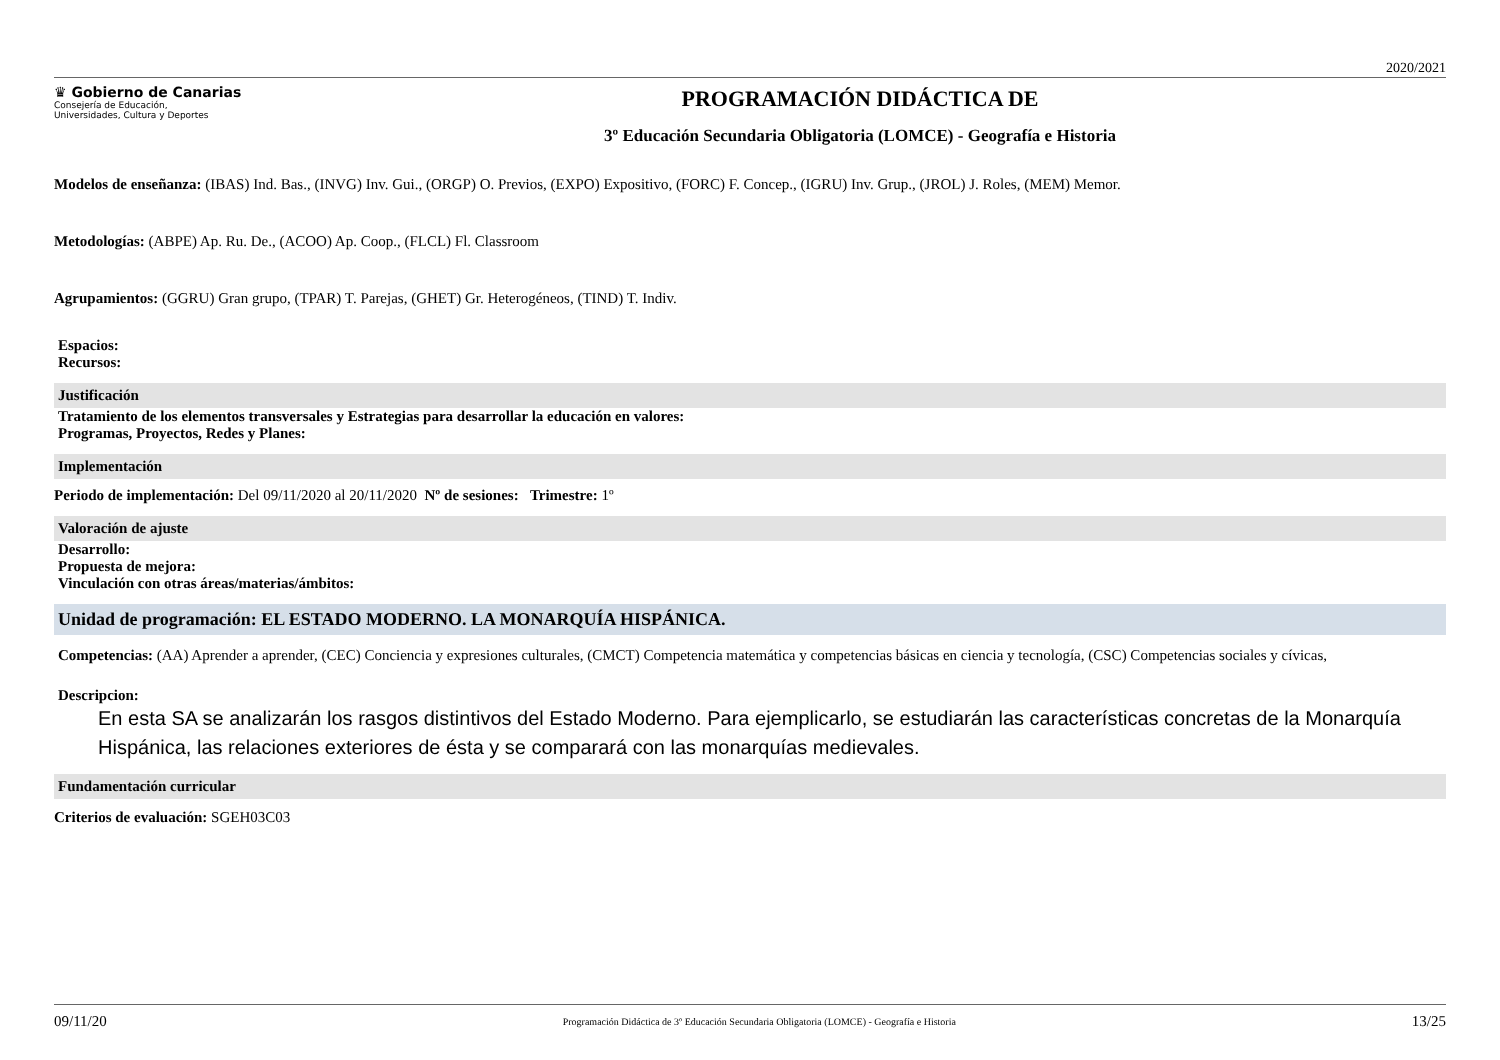2020/2021
♛ Gobierno de Canarias
Consejería de Educación,
Universidades, Cultura y Deportes
PROGRAMACIÓN DIDÁCTICA DE
3º Educación Secundaria Obligatoria (LOMCE) - Geografía e Historia
Modelos de enseñanza: (IBAS) Ind. Bas., (INVG) Inv. Gui., (ORGP) O. Previos, (EXPO) Expositivo, (FORC) F. Concep., (IGRU) Inv. Grup., (JROL) J. Roles, (MEM) Memor.
Metodologías: (ABPE) Ap. Ru. De., (ACOO) Ap. Coop., (FLCL) Fl. Classroom
Agrupamientos: (GGRU) Gran grupo, (TPAR) T. Parejas, (GHET) Gr. Heterogéneos, (TIND) T. Indiv.
Espacios:
Recursos:
Justificación
Tratamiento de los elementos transversales y Estrategias para desarrollar la educación en valores:
Programas, Proyectos, Redes y Planes:
Implementación
Periodo de implementación: Del 09/11/2020 al 20/11/2020 Nº de sesiones: Trimestre: 1º
Valoración de ajuste
Desarrollo:
Propuesta de mejora:
Vinculación con otras áreas/materias/ámbitos:
Unidad de programación: EL ESTADO MODERNO. LA MONARQUÍA HISPÁNICA.
Competencias: (AA) Aprender a aprender, (CEC) Conciencia y expresiones culturales, (CMCT) Competencia matemática y competencias básicas en ciencia y tecnología, (CSC) Competencias sociales y cívicas,
Descripcion:
En esta SA se analizarán los rasgos distintivos del Estado Moderno. Para ejemplicarlo, se estudiarán las características concretas de la Monarquía Hispánica, las relaciones exteriores de ésta y se comparará con las monarquías medievales.
Fundamentación curricular
Criterios de evaluación: SGEH03C03
09/11/20 Programación Didáctica de 3º Educación Secundaria Obligatoria (LOMCE) - Geografía e Historia 13/25